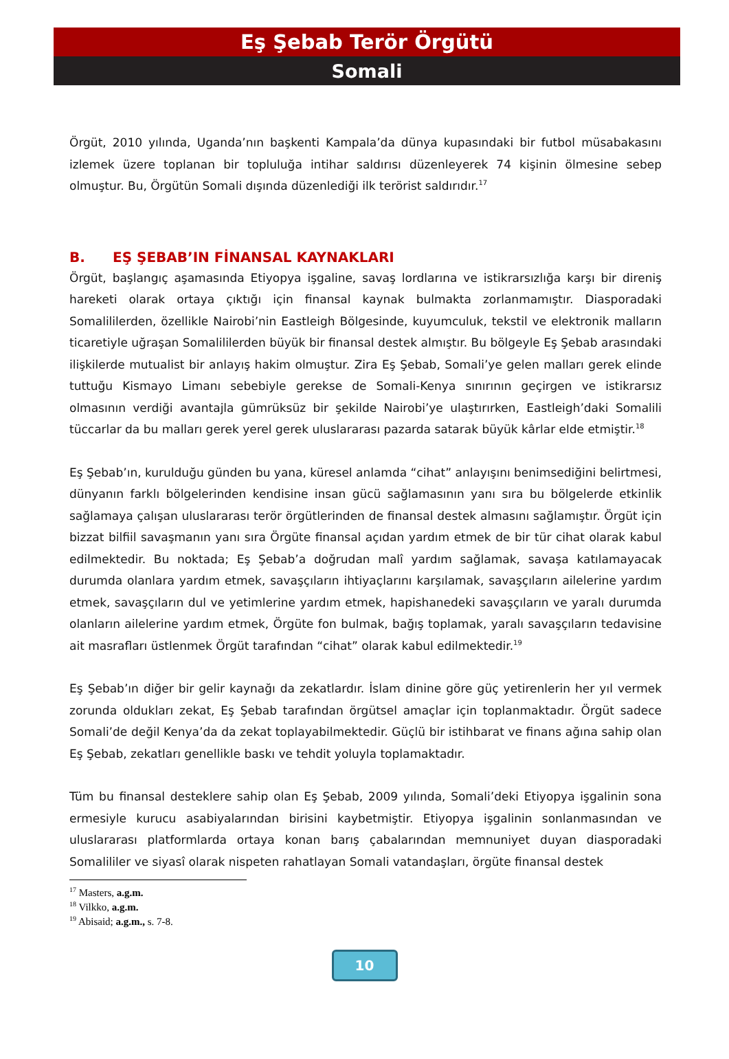Eş Şebab Terör Örgütü
Somali
Örgüt, 2010 yılında, Uganda’nın başkenti Kampala’da dünya kupasındaki bir futbol müsabakasını izlemek üzere toplanan bir topluluğa intihar saldırısı düzenleyerek 74 kişinin ölmesine sebep olmuştur. Bu, Örgütün Somali dışında düzenlediği ilk terörist saldırıdır.<sup>17</sup>
B. EŞ ŞEBAB’IN FİNANSAL KAYNAKLARI
Örgüt, başlangıç aşamasında Etiyopya işgaline, savaş lordlarına ve istikrarsızlığa karşı bir direniş hareketi olarak ortaya çıktığı için finansal kaynak bulmakta zorlanmamıştır. Diasporadaki Somalililerden, özellikle Nairobi’nin Eastleigh Bölgesinde, kuyumculuk, tekstil ve elektronik malların ticaretiyle uğraşan Somalililerden büyük bir finansal destek almıştır. Bu bölgeyle Eş Şebab arasındaki ilişkilerde mutualist bir anlayış hakim olmuştur. Zira Eş Şebab, Somali’ye gelen malları gerek elinde tuttuğu Kismayo Limanı sebebiyle gerekse de Somali-Kenya sınırının geçirgen ve istikrarsız olmasının verdiği avantajla gümrüksüz bir şekilde Nairobi’ye ulaştırırken, Eastleigh’daki Somalili tüccarlar da bu malları gerek yerel gerek uluslararası pazarda satarak büyük kârlar elde etmiştir.<sup>18</sup>
Eş Şebab’ın, kurulduğu günden bu yana, küresel anlamda “cihat” anlayışını benimsediğini belirtmesi, dünyanın farklı bölgelerinden kendisine insan gücü sağlamasının yanı sıra bu bölgelerde etkinlik sağlamaya çalışan uluslararası terör örgütlerinden de finansal destek almasını sağlamıştır. Örgüt için bizzat bilfiil savaşmanın yanı sıra Örgüte finansal açıdan yardım etmek de bir tür cihat olarak kabul edilmektedir. Bu noktada; Eş Şebab’a doğrudan malî yardım sağlamak, savaşa katılamayacak durumda olanlara yardım etmek, savaşçıların ihtiyaçlarını karşılamak, savaşçıların ailelerine yardım etmek, savaşçıların dul ve yetimlerine yardım etmek, hapishanedeki savaşçıların ve yaralı durumda olanların ailelerine yardım etmek, Örgüte fon bulmak, bağış toplamak, yaralı savaşçıların tedavisine ait masrafları üstlenmek Örgüt tarafından “cihat” olarak kabul edilmektedir.<sup>19</sup>
Eş Şebab’ın diğer bir gelir kaynağı da zekatlardır. İslam dinine göre güç yetirenlerin her yıl vermek zorunda oldukları zekat, Eş Şebab tarafından örgütsel amaçlar için toplanmaktadır. Örgüt sadece Somali’de değil Kenya’da da zekat toplayabilmektedir. Güçlü bir istihbarat ve finans ağına sahip olan Eş Şebab, zekatları genellikle baskı ve tehdit yoluyla toplamaktadır.
Tüm bu finansal desteklere sahip olan Eş Şebab, 2009 yılında, Somali’deki Etiyopya işgalinin sona ermesiyle kurucu asabiyalarından birisini kaybetmiştir. Etiyopya işgalinin sonlanmasından ve uluslararası platformlarda ortaya konan barış çabalarından memnuniyet duyan diasporadaki Somalililer ve siyasî olarak nispeten rahatlayan Somali vatandaşları, örgüte finansal destek
<sup>17</sup> Masters, a.g.m.
<sup>18</sup> Vilkko, a.g.m.
<sup>19</sup> Abisaid; a.g.m., s. 7-8.
10